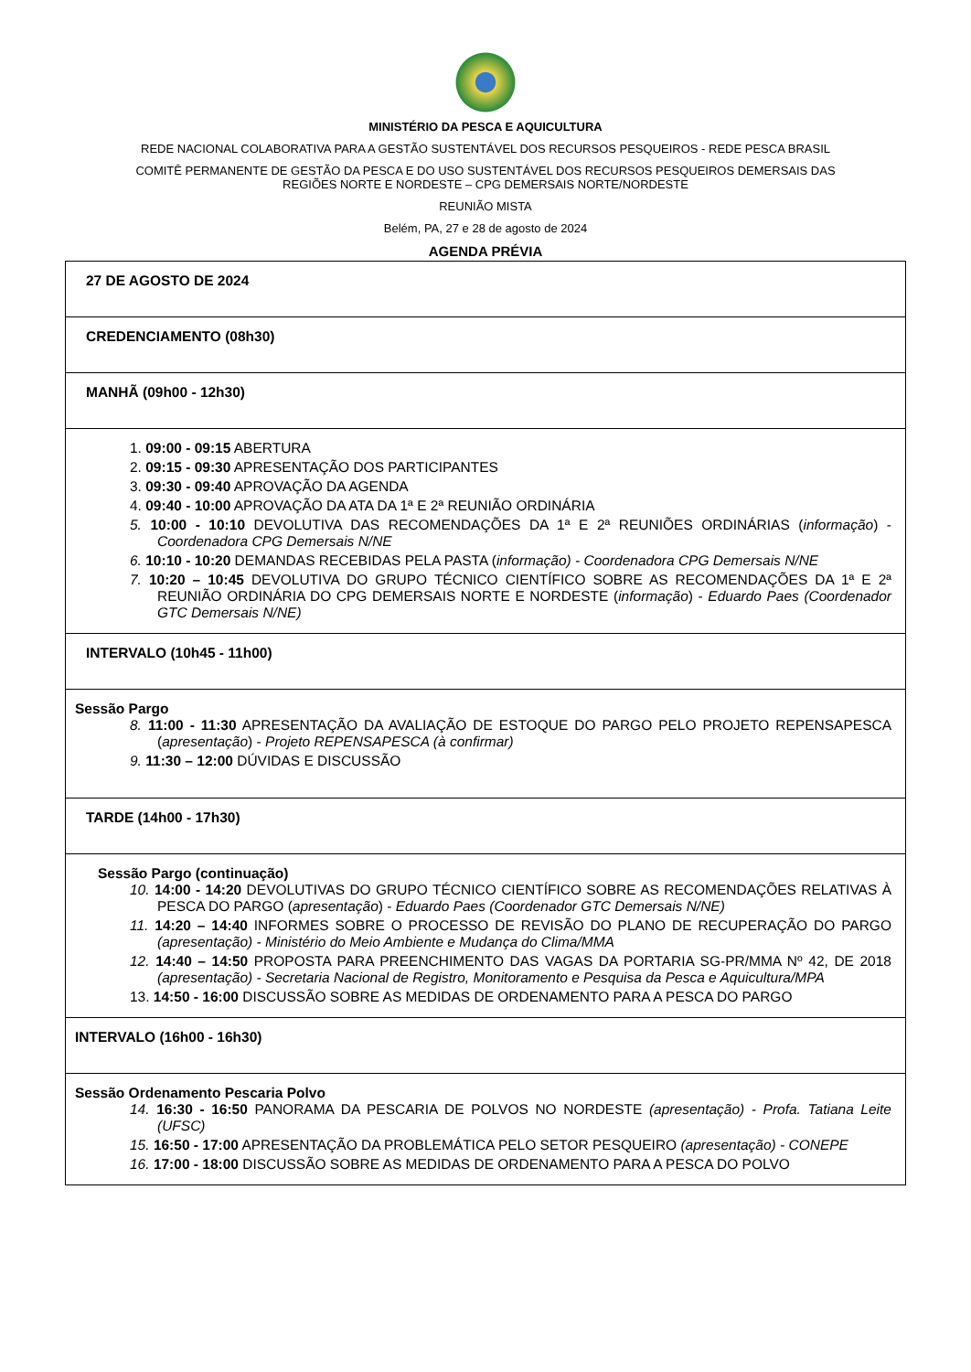MINISTÉRIO DA PESCA E AQUICULTURA
REDE NACIONAL COLABORATIVA PARA A GESTÃO SUSTENTÁVEL DOS RECURSOS PESQUEIROS - REDE PESCA BRASIL
COMITÊ PERMANENTE DE GESTÃO DA PESCA E DO USO SUSTENTÁVEL DOS RECURSOS PESQUEIROS DEMERSAIS DAS
REGIÕES NORTE E NORDESTE – CPG DEMERSAIS NORTE/NORDESTE
REUNIÃO MISTA
Belém, PA, 27 e 28 de agosto de 2024
AGENDA PRÉVIA
| 27 DE AGOSTO DE 2024 |
| CREDENCIAMENTO (08h30) |
| MANHÃ (09h00 - 12h30) |
| 1. 09:00 - 09:15 ABERTURA 2. 09:15 - 09:30 APRESENTAÇÃO DOS PARTICIPANTES 3. 09:30 - 09:40 APROVAÇÃO DA AGENDA 4. 09:40 - 10:00 APROVAÇÃO DA ATA DA 1ª E 2ª REUNIÃO ORDINÁRIA 5. 10:00 - 10:10 DEVOLUTIVA DAS RECOMENDAÇÕES DA 1ª E 2ª REUNIÕES ORDINÁRIAS ( informação ) - Coordenadora CPG Demersais N/NE 6. 10:10 - 10:20 DEMANDAS RECEBIDAS PELA PASTA ( informação) - Coordenadora CPG Demersais N/NE 7. 10:20 – 10:45 DEVOLUTIVA DO GRUPO TÉCNICO CIENTÍFICO SOBRE AS RECOMENDAÇÕES DA 1ª E 2ª REUNIÃO ORDINÁRIA DO CPG DEMERSAIS NORTE E NORDESTE ( informação ) - Eduardo Paes (Coordenador GTC Demersais N/NE) |
| INTERVALO (10h45 - 11h00) |
| Sessão Pargo 8. 11:00 - 11:30 APRESENTAÇÃO DA AVALIAÇÃO DE ESTOQUE DO PARGO PELO PROJETO REPENSAPESCA ( apresentação ) - Projeto REPENSAPESCA (à confirmar) 9. 11:30 – 12:00 DÚVIDAS E DISCUSSÃO |
| TARDE (14h00 - 17h30) |
| Sessão Pargo (continuação) 10. 14:00 - 14:20 DEVOLUTIVAS DO GRUPO TÉCNICO CIENTÍFICO SOBRE AS RECOMENDAÇÕES RELATIVAS À PESCA DO PARGO ( apresentação ) - Eduardo Paes (Coordenador GTC Demersais N/NE) 11. 14:20 – 14:40 INFORMES SOBRE O PROCESSO DE REVISÃO DO PLANO DE RECUPERAÇÃO DO PARGO (apresentação) - Ministério do Meio Ambiente e Mudança do Clima/MMA 12. 14:40 – 14:50 PROPOSTA PARA PREENCHIMENTO DAS VAGAS DA PORTARIA SG-PR/MMA Nº 42, DE 2018 (apresentação) - Secretaria Nacional de Registro, Monitoramento e Pesquisa da Pesca e Aquicultura/MPA 13. 14:50 - 16:00 DISCUSSÃO SOBRE AS MEDIDAS DE ORDENAMENTO PARA A PESCA DO PARGO |
| INTERVALO (16h00 - 16h30) |
| Sessão Ordenamento Pescaria Polvo 14. 16:30 - 16:50 PANORAMA DA PESCARIA DE POLVOS NO NORDESTE (apresentação) - Profa. Tatiana Leite (UFSC) 15. 16:50 - 17:00 APRESENTAÇÃO DA PROBLEMÁTICA PELO SETOR PESQUEIRO (apresentação) - CONEPE 16. 17:00 - 18:00 DISCUSSÃO SOBRE AS MEDIDAS DE ORDENAMENTO PARA A PESCA DO POLVO |